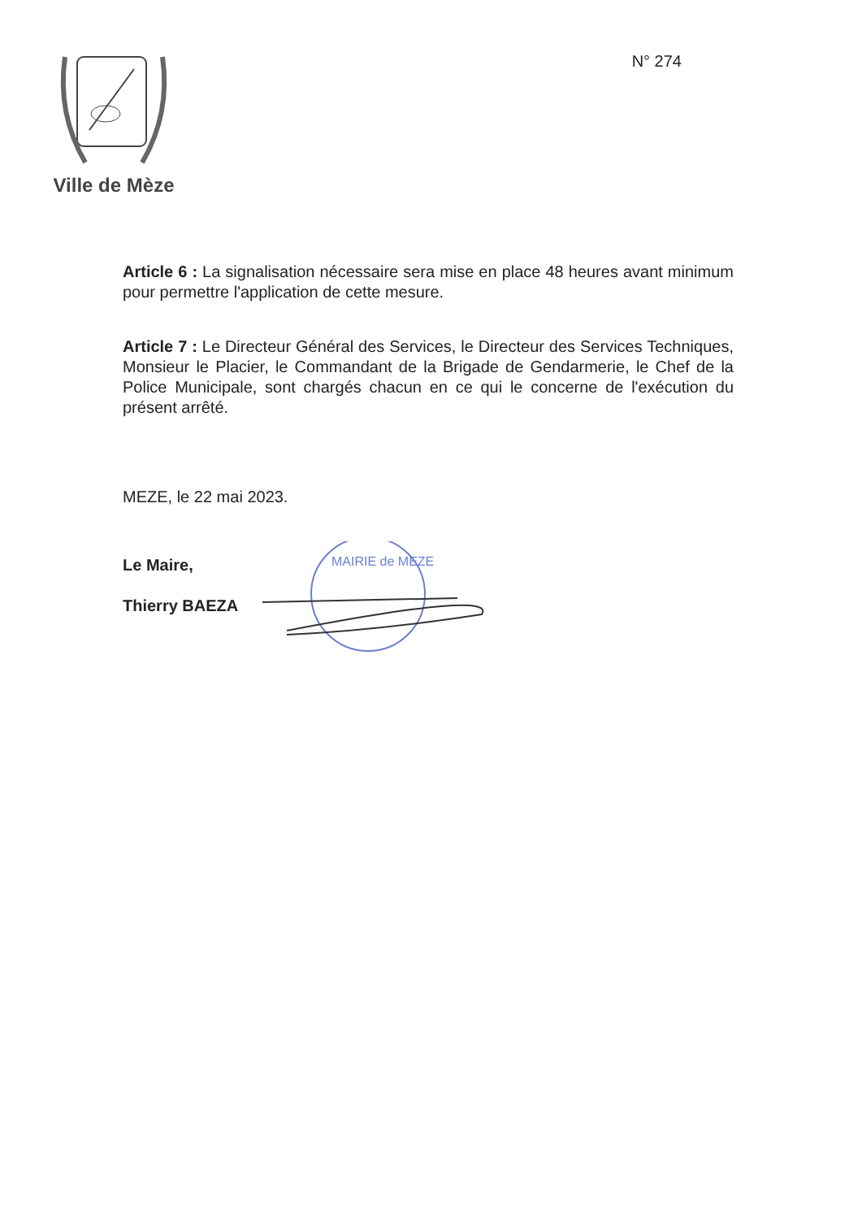Ville de Mèze
N° 274
Article 6 : La signalisation nécessaire sera mise en place 48 heures avant minimum pour permettre l'application de cette mesure.
Article 7 : Le Directeur Général des Services, le Directeur des Services Techniques, Monsieur le Placier, le Commandant de la Brigade de Gendarmerie, le Chef de la Police Municipale, sont chargés chacun en ce qui le concerne de l'exécution du présent arrêté.
MEZE, le 22 mai 2023.
Le Maire,
Thierry BAEZA
MAIRIE de MEZE